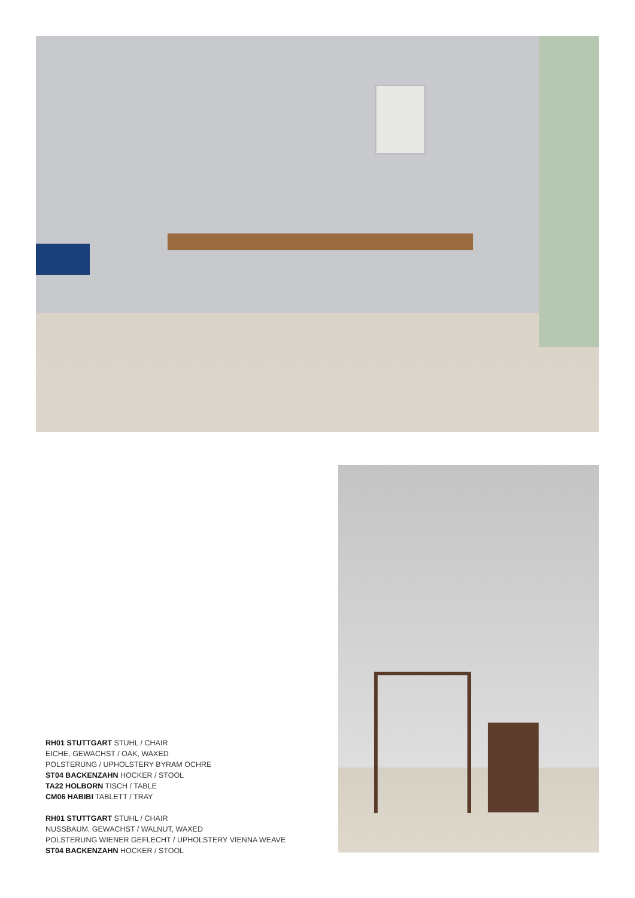RH01 STUTTGART STUHL / CHAIR
EICHE, GEWACHST / OAK, WAXED
POLSTERUNG / UPHOLSTERY BYRAM OCHRE
ST04 BACKENZAHN HOCKER / STOOL
TA22 HOLBORN TISCH / TABLE
CM06 HABIBI TABLETT / TRAY
RH01 STUTTGART STUHL / CHAIR
NUSSBAUM, GEWACHST / WALNUT, WAXED
POLSTERUNG WIENER GEFLECHT / UPHOLSTERY VIENNA WEAVE
ST04 BACKENZAHN HOCKER / STOOL